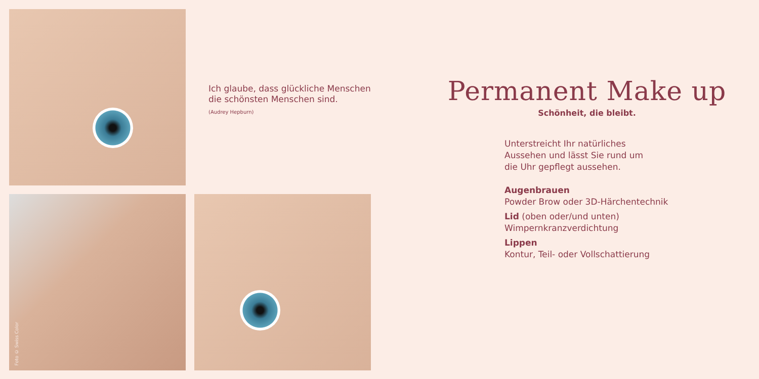Foto © Swiss Color
Ich glaube, dass glückliche Menschen die schönsten Menschen sind.
(Audrey Hepburn)
Permanent Make up
Schönheit, die bleibt.
Unterstreicht Ihr natürliches
Aussehen und lässt Sie rund um
die Uhr gepflegt aussehen.
Augenbrauen
Powder Brow oder 3D-Härchentechnik
Lid (oben oder/und unten)
Wimpernkranzverdichtung
Lippen
Kontur, Teil- oder Vollschattierung